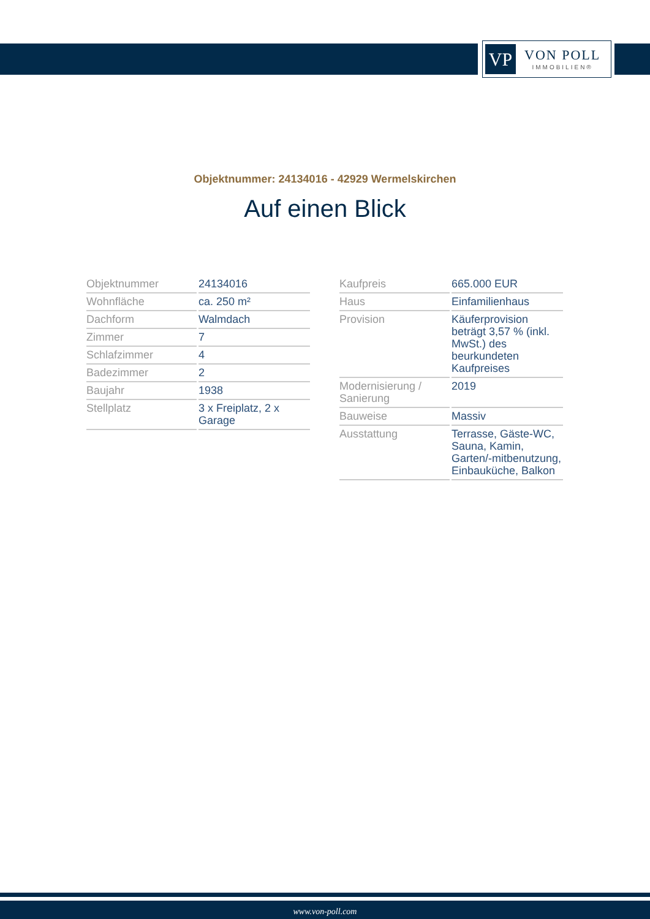VP
VON POLL
IMMOBILIEN®
Objektnummer: 24134016 - 42929 Wermelskirchen
Auf einen Blick
| Objektnummer | 24134016 |
| Wohnfläche | ca. 250 m² |
| Dachform | Walmdach |
| Zimmer | 7 |
| Schlafzimmer | 4 |
| Badezimmer | 2 |
| Baujahr | 1938 |
| Stellplatz | 3 x Freiplatz, 2 x Garage |
| Kaufpreis | 665.000 EUR |
| Haus | Einfamilienhaus |
| Provision | Käuferprovision beträgt 3,57 % (inkl. MwSt.) des beurkundeten Kaufpreises |
| Modernisierung / Sanierung | 2019 |
| Bauweise | Massiv |
| Ausstattung | Terrasse, Gäste-WC, Sauna, Kamin, Garten/-mitbenutzung, Einbauküche, Balkon |
www.von-poll.com